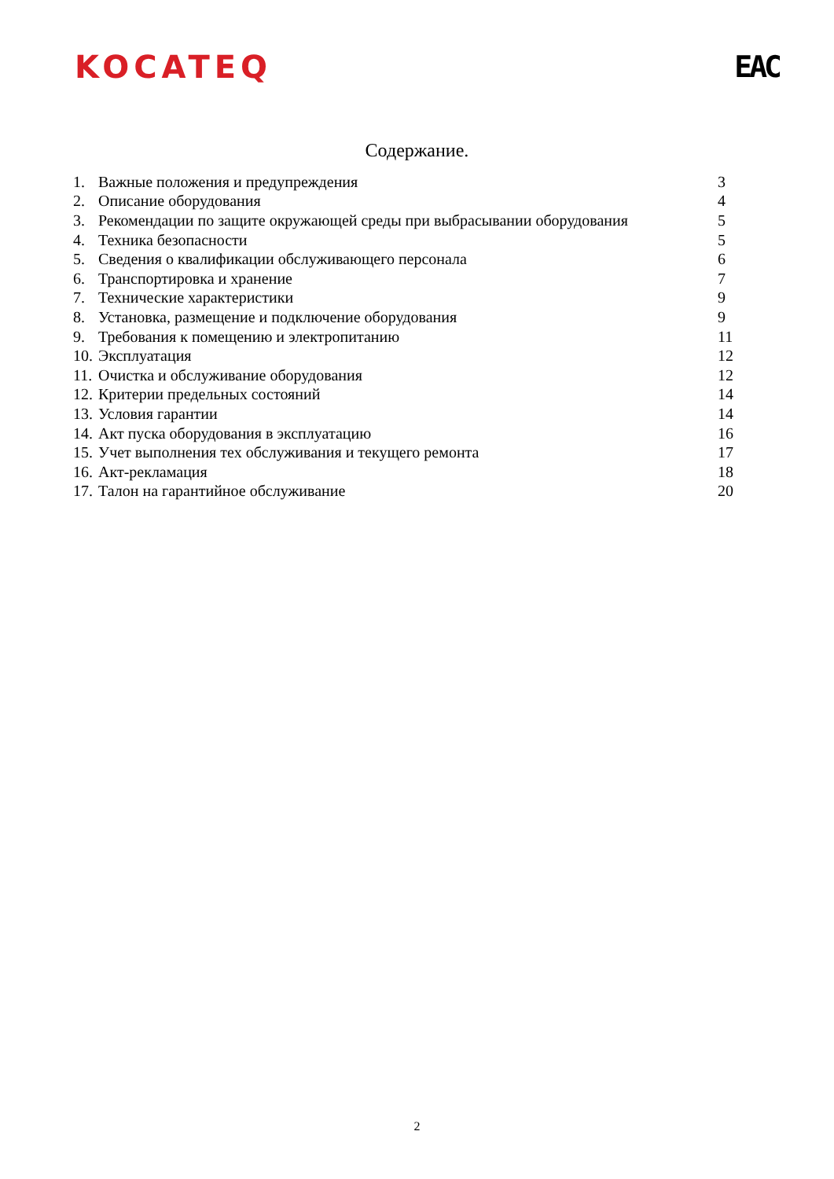KOCATEQ EAC
Содержание.
| 1. | Важные положения и предупреждения | 3 |
| 2. | Описание оборудования | 4 |
| 3. | Рекомендации по защите окружающей среды при выбрасывании оборудования | 5 |
| 4. | Техника безопасности | 5 |
| 5. | Сведения о квалификации обслуживающего персонала | 6 |
| 6. | Транспортировка и хранение | 7 |
| 7. | Технические характеристики | 9 |
| 8. | Установка, размещение и подключение оборудования | 9 |
| 9. | Требования к помещению и электропитанию | 11 |
| 10. | Эксплуатация | 12 |
| 11. | Очистка и обслуживание оборудования | 12 |
| 12. | Критерии предельных состояний | 14 |
| 13. | Условия гарантии | 14 |
| 14. | Акт пуска оборудования в эксплуатацию | 16 |
| 15. | Учет выполнения тех обслуживания и текущего ремонта | 17 |
| 16. | Акт-рекламация | 18 |
| 17. | Талон на гарантийное обслуживание | 20 |
2